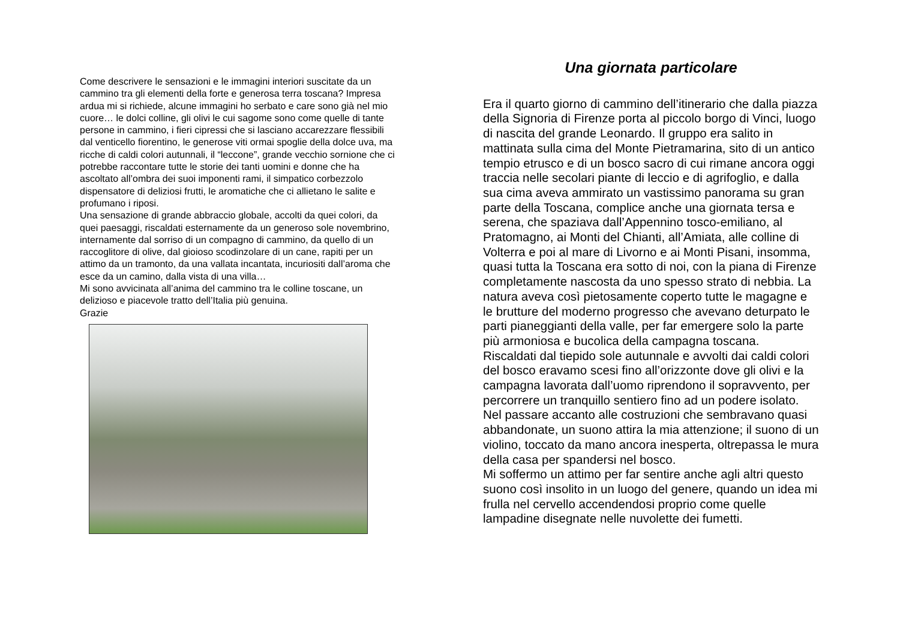Come descrivere le sensazioni e le immagini interiori suscitate da un cammino tra gli elementi della forte e generosa terra toscana? Impresa ardua mi si richiede, alcune immagini ho serbato e care sono già nel mio cuore… le dolci colline, gli olivi le cui sagome sono come quelle di tante persone in cammino, i fieri cipressi che si lasciano accarezzare flessibili dal venticello fiorentino, le generose viti ormai spoglie della dolce uva, ma ricche di caldi colori autunnali, il “leccone”, grande vecchio sornione che ci potrebbe raccontare tutte le storie dei tanti uomini e donne che ha ascoltato all’ombra dei suoi imponenti rami, il simpatico corbezzolo dispensatore di deliziosi frutti, le aromatiche che ci allietano le salite e profumano i riposi.
Una sensazione di grande abbraccio globale, accolti da quei colori, da quei paesaggi, riscaldati esternamente da un generoso sole novembrino, internamente dal sorriso di un compagno di cammino, da quello di un raccoglitore di olive, dal gioioso scodinzolare di un cane, rapiti per un attimo da un tramonto, da una vallata incantata, incuriositi dall’aroma che esce da un camino, dalla vista di una villa…
Mi sono avvicinata all’anima del cammino tra le colline toscane, un delizioso e piacevole tratto dell’Italia più genuina.
Grazie
Una giornata particolare
Era il quarto giorno di cammino dell’itinerario che dalla piazza della Signoria di Firenze porta al piccolo borgo di Vinci, luogo di nascita del grande Leonardo. Il gruppo era salito in mattinata sulla cima del Monte Pietramarina, sito di un antico tempio etrusco e di un bosco sacro di cui rimane ancora oggi traccia nelle secolari piante di leccio e di agrifoglio, e dalla sua cima aveva ammirato un vastissimo panorama su gran parte della Toscana, complice anche una giornata tersa e serena, che spaziava dall’Appennino tosco-emiliano, al Pratomagno, ai Monti del Chianti, all’Amiata, alle colline di Volterra e poi al mare di Livorno e ai Monti Pisani, insomma, quasi tutta la Toscana era sotto di noi, con la piana di Firenze completamente nascosta da uno spesso strato di nebbia. La natura aveva così pietosamente coperto tutte le magagne e le brutture del moderno progresso che avevano deturpato le parti pianeggianti della valle, per far emergere solo la parte più armoniosa e bucolica della campagna toscana.
Riscaldati dal tiepido sole autunnale e avvolti dai caldi colori del bosco eravamo scesi fino all’orizzonte dove gli olivi e la campagna lavorata dall’uomo riprendono il sopravvento, per percorrere un tranquillo sentiero fino ad un podere isolato.
Nel passare accanto alle costruzioni che sembravano quasi abbandonate, un suono attira la mia attenzione; il suono di un violino, toccato da mano ancora inesperta, oltrepassa le mura della casa per spandersi nel bosco.
Mi soffermo un attimo per far sentire anche agli altri questo suono così insolito in un luogo del genere, quando un idea mi frulla nel cervello accendendosi proprio come quelle lampadine disegnate nelle nuvolette dei fumetti.